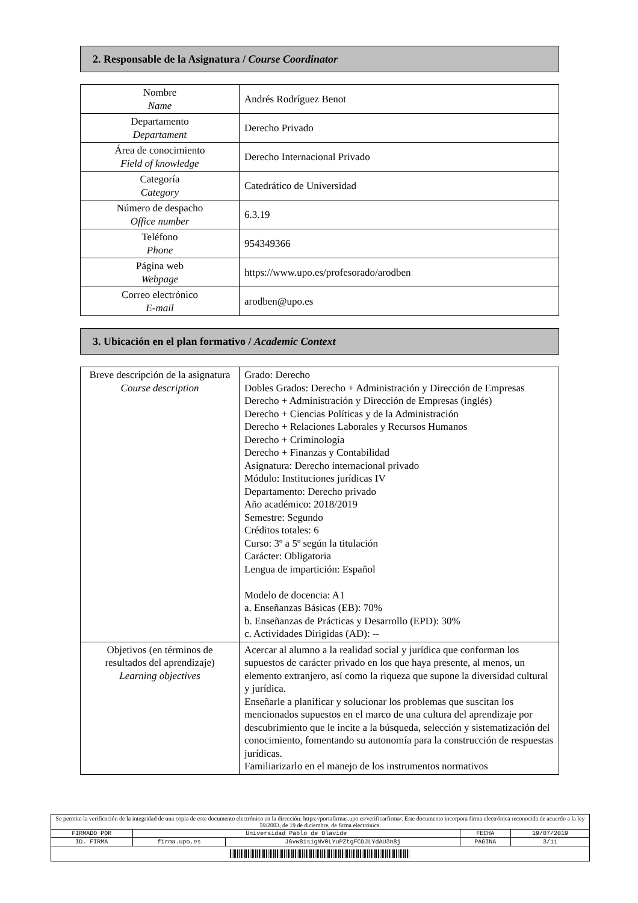2. Responsable de la Asignatura / Course Coordinator
| Nombre Name | Andrés Rodríguez Benot |
| Departamento Departament | Derecho Privado |
| Área de conocimiento Field of knowledge | Derecho Internacional Privado |
| Categoría Category | Catedrático de Universidad |
| Número de despacho Office number | 6.3.19 |
| Teléfono Phone | 954349366 |
| Página web Webpage | https://www.upo.es/profesorado/arodben |
| Correo electrónico E-mail | arodben@upo.es |
3. Ubicación en el plan formativo / Academic Context
| Breve descripción de la asignatura Course description | Grado: Derecho Dobles Grados: Derecho + Administración y Dirección de Empresas Derecho + Administración y Dirección de Empresas (inglés) Derecho + Ciencias Políticas y de la Administración Derecho + Relaciones Laborales y Recursos Humanos Derecho + Criminología Derecho + Finanzas y Contabilidad Asignatura: Derecho internacional privado Módulo: Instituciones jurídicas IV Departamento: Derecho privado Año académico: 2018/2019 Semestre: Segundo Créditos totales: 6 Curso: 3º a 5º según la titulación Carácter: Obligatoria Lengua de impartición: Español Modelo de docencia: A1 a. Enseñanzas Básicas (EB): 70% b. Enseñanzas de Prácticas y Desarrollo (EPD): 30% c. Actividades Dirigidas (AD): -- |
| Objetivos (en términos de resultados del aprendizaje) Learning objectives | Acercar al alumno a la realidad social y jurídica que conforman los supuestos de carácter privado en los que haya presente, al menos, un elemento extranjero, así como la riqueza que supone la diversidad cultural y jurídica. Enseñarle a planificar y solucionar los problemas que suscitan los mencionados supuestos en el marco de una cultura del aprendizaje por descubrimiento que le incite a la búsqueda, selección y sistematización del conocimiento, fomentando su autonomía para la construcción de respuestas jurídicas. Familiarizarlo en el manejo de los instrumentos normativos |
| Se permite la verificación de la integridad de una copia de este documento electrónico en la dirección: https://portafirmas.upo.es/verificarfirma/. Este documento incorpora firma electrónica reconocida de acuerdo a la ley 59/2003, de 19 de diciembre, de firma electrónica. | | | | |
| FIRMADO POR | Universidad Pablo de Olavide | | FECHA | 19/07/2019 |
| ID. FIRMA | firma.upo.es | J6vw81s1gNV0LYuPZtgFCDJLYdAU3n8j | PÁGINA | 3/11 |